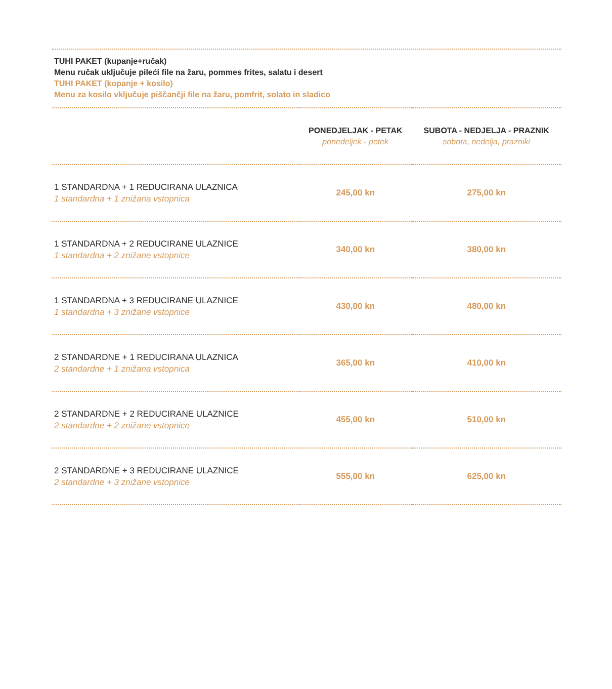TUHI PAKET (kupanje+ručak)
Menu ručak uključuje pileći file na žaru, pommes frites, salatu i desert
TUHI PAKET (kopanje + kosilo)
Menu za kosilo vključuje piščančji file na žaru, pomfrit, solato in sladico
| | PONEDJELJAK - PETAK ponedeljek - petek | SUBOTA - NEDJELJA - PRAZNIK sobota, nedelja, prazniki |
| --- | --- | --- |
| 1 STANDARDNA + 1 REDUCIRANA ULAZNICA 1 standardna + 1 znižana vstopnica | 245,00 kn | 275,00 kn |
| 1 STANDARDNA + 2 REDUCIRANE ULAZNICE 1 standardna + 2 znižane vstopnice | 340,00 kn | 380,00 kn |
| 1 STANDARDNA + 3 REDUCIRANE ULAZNICE 1 standardna + 3 znižane vstopnice | 430,00 kn | 480,00 kn |
| 2 STANDARDNE + 1 REDUCIRANA ULAZNICA 2 standardne + 1 znižana vstopnica | 365,00 kn | 410,00 kn |
| 2 STANDARDNE + 2 REDUCIRANE ULAZNICE 2 standardne + 2 znižane vstopnice | 455,00 kn | 510,00 kn |
| 2 STANDARDNE + 3 REDUCIRANE ULAZNICE 2 standardne + 3 znižane vstopnice | 555,00 kn | 625,00 kn |